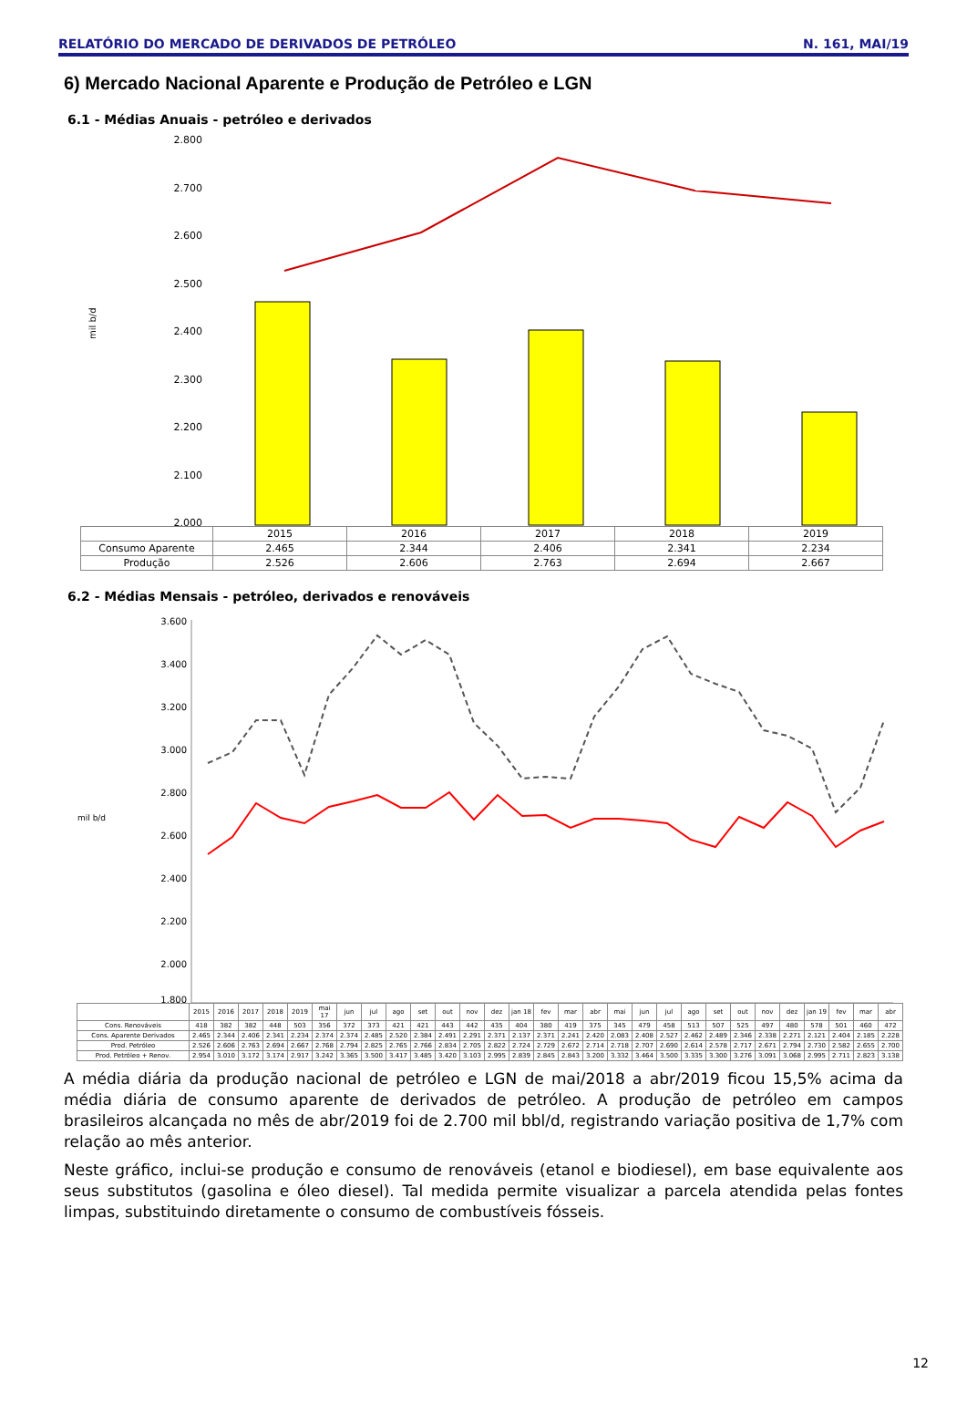RELATÓRIO DO MERCADO DE DERIVADOS DE PETRÓLEO N. 161, MAI/19
6) Mercado Nacional Aparente e Produção de Petróleo e LGN
6.1 - Médias Anuais - petróleo e derivados
mil b/d
2.800
2.700
2.600
2.500
2.400
2.300
2.200
2.100
2.000
| | 2015 | 2016 | 2017 | 2018 | 2019 |
| --- | --- | --- | --- | --- | --- |
| Consumo Aparente | 2.465 | 2.344 | 2.406 | 2.341 | 2.234 |
| Produção | 2.526 | 2.606 | 2.763 | 2.694 | 2.667 |
6.2 - Médias Mensais - petróleo, derivados e renováveis
mil b/d
3.600
3.400
3.200
3.000
2.800
2.600
2.400
2.200
2.000
1.800
| | 2015 | 2016 | 2017 | 2018 | 2019 | mai 17 | jun | jul | ago | set | out | nov | dez | jan 18 | fev | mar | abr | mai | jun | jul | ago | set | out | nov | dez | jan 19 | fev | mar | abr |
| --- | --- | --- | --- | --- | --- | --- | --- | --- | --- | --- | --- | --- | --- | --- | --- | --- | --- | --- | --- | --- | --- | --- | --- | --- | --- | --- | --- | --- | --- |
| Cons. Renováveis | 418 | 382 | 382 | 448 | 503 | 356 | 372 | 373 | 421 | 421 | 443 | 442 | 435 | 404 | 380 | 419 | 375 | 345 | 479 | 458 | 513 | 507 | 525 | 497 | 480 | 578 | 501 | 460 | 472 |
| Cons. Aparente Derivados | 2.465 | 2.344 | 2.406 | 2.341 | 2.234 | 2.374 | 2.374 | 2.485 | 2.520 | 2.384 | 2.491 | 2.291 | 2.371 | 2.137 | 2.371 | 2.241 | 2.420 | 2.083 | 2.408 | 2.527 | 2.462 | 2.489 | 2.346 | 2.338 | 2.271 | 2.121 | 2.404 | 2.185 | 2.228 |
| Prod. Petróleo | 2.526 | 2.606 | 2.763 | 2.694 | 2.667 | 2.768 | 2.794 | 2.825 | 2.765 | 2.766 | 2.834 | 2.705 | 2.822 | 2.724 | 2.729 | 2.672 | 2.714 | 2.718 | 2.707 | 2.690 | 2.614 | 2.578 | 2.717 | 2.671 | 2.794 | 2.730 | 2.582 | 2.655 | 2.700 |
| Prod. Petróleo + Renov. | 2.954 | 3.010 | 3.172 | 3.174 | 2.917 | 3.242 | 3.365 | 3.500 | 3.417 | 3.485 | 3.420 | 3.103 | 2.995 | 2.839 | 2.845 | 2.843 | 3.200 | 3.332 | 3.464 | 3.500 | 3.335 | 3.300 | 3.276 | 3.091 | 3.068 | 2.995 | 2.711 | 2.823 | 3.138 |
A média diária da produção nacional de petróleo e LGN de mai/2018 a abr/2019 ficou 15,5% acima da média diária de consumo aparente de derivados de petróleo. A produção de petróleo em campos brasileiros alcançada no mês de abr/2019 foi de 2.700 mil bbl/d, registrando variação positiva de 1,7% com relação ao mês anterior.
Neste gráfico, inclui-se produção e consumo de renováveis (etanol e biodiesel), em base equivalente aos seus substitutos (gasolina e óleo diesel). Tal medida permite visualizar a parcela atendida pelas fontes limpas, substituindo diretamente o consumo de combustíveis fósseis.
12